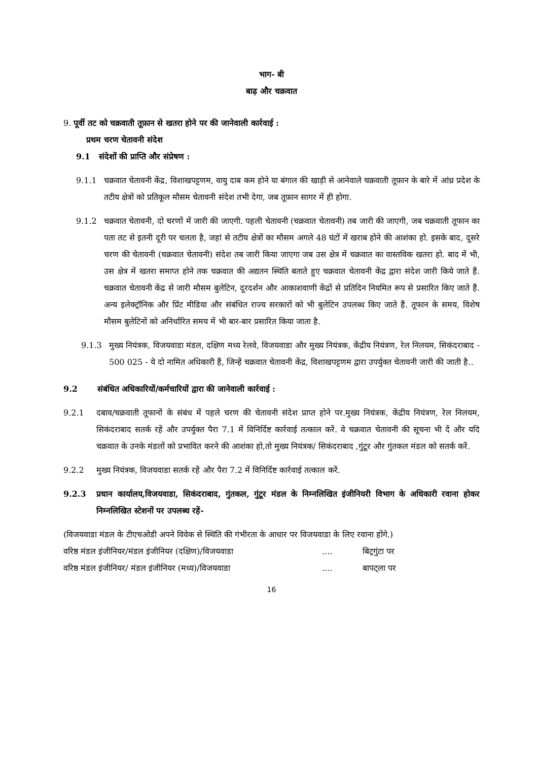भाग- बी
बाढ़ और चक्रवात
9. पूर्वी तट को चक्रवाती तूफ़ान से खतरा होने पर की जानेवाली कार्रवाई :
प्रथम चरण चेतावनी संदेश
9.1 संदेशों की प्राप्ति और संप्रेषण :
9.1.1 चक्रवात चेतावनी केंद्र, विशाखपट्टणम, वायु दाब कम होने या बंगाल की खाड़ी से आनेवाले चक्रवाती तूफ़ान के बारे में आंध्र प्रदेश के तटीय क्षेत्रों को प्रतिकूल मौसम चेतावनी संदेश तभी देगा, जब तूफ़ान सागर में ही होगा.
9.1.2 चक्रवात चेतावनी, दो चरणों में जारी की जाएगी. पहली चेतावनी (चक्रवात चेतावनी) तब जारी की जाएगी, जब चक्रवाती तूफान का पता तट से इतनी दूरी पर चलता है, जहां से तटीय क्षेत्रों का मौसम अगले 48 घंटों में खराब होने की आशंका हो. इसके बाद, दूसरे चरण की चेतावनी (चक्रवात चेतावनी) संदेश तब जारी किया जाएगा जब उस क्षेत्र में चक्रवात का वास्तविक खतरा हो. बाद में भी, उस क्षेत्र में खतरा समाप्त होने तक चक्रवात की अद्यतन स्थिति बताते हुए चक्रवात चेतावनी केंद्र द्वारा संदेश जारी किये जाते हैं. चक्रवात चेतावनी केंद्र से जारी मौसम बुलेटिन, दूरदर्शन और आकाशवाणी केंद्रों से प्रतिदिन नियमित रूप से प्रसारित किए जाते हैं. अन्य इलेक्ट्रॉनिक और प्रिंट मीडिया और संबंधित राज्य सरकारों को भी बुलेटिन उपलब्ध किए जाते हैं. तूफान के समय, विशेष मौसम बुलेटिनों को अनिर्धारित समय में भी बार-बार प्रसारित किया जाता है.
9.1.3 मुख्य नियंत्रक, विजयवाडा मंडल, दक्षिण मध्य रेलवे, विजयवाडा और मुख्य नियंत्रक, केंद्रीय नियंत्रण, रेल निलयम, सिकंदराबाद - 500 025 - ये दो नामित अधिकारी हैं, जिन्हें चक्रवात चेतावनी केंद्र, विशाखपट्टणम द्वारा उपर्युक्त चेतावनी जारी की जाती है..
9.2 संबंधित अधिकारियों/कर्मचारियों द्वारा की जानेवाली कार्रवाई :
9.2.1 दबाव/चक्रवाती तूफानों के संबंध में पहले चरण की चेतावनी संदेश प्राप्त होने पर.मुख्य नियंत्रक, केंद्रीय नियंत्रण, रेल निलयम, सिकंदराबाद सतर्क रहें और उपर्युक्त पैरा 7.1 में विनिर्दिष्ट कार्रवाई तत्काल करें. वे चक्रवात चेतावनी की सूचना भी दें और यदि चक्रवात के उनके मंडलों को प्रभावित करने की आशंका हो,तो मुख्य नियंत्रक/ सिकंदराबाद ,गुंटूर और गुंतकल मंडल को सतर्क करें.
9.2.2 मुख्य नियंत्रक, विजयवाडा सतर्क रहें और पैरा 7.2 में विनिर्दिष्ट कार्रवाई तत्काल करें.
9.2.3 प्रधान कार्यालय,विजयवाडा, सिकंदराबाद, गुंतकल, गुंटूर मंडल के निम्नलिखित इंजीनियरी विभाग के अधिकारी रवाना होकर निम्नलिखित स्टेशनों पर उपलब्ध रहें-
(विजयवाडा मंडल के टीएचओडी अपने विवेक से स्थिति की गंभीरता के आधार पर विजयवाडा के लिए रवाना होंगे.)
| वरिष्ठ मंडल इंजीनियर/मंडल इंजीनियर (दक्षिण)/विजयवाडा | .... | बिट्रगुंटा पर |
| वरिष्ठ मंडल इंजीनियर/ मंडल इंजीनियर (मध्य)/विजयवाडा | .... | बापट्ला पर |
16